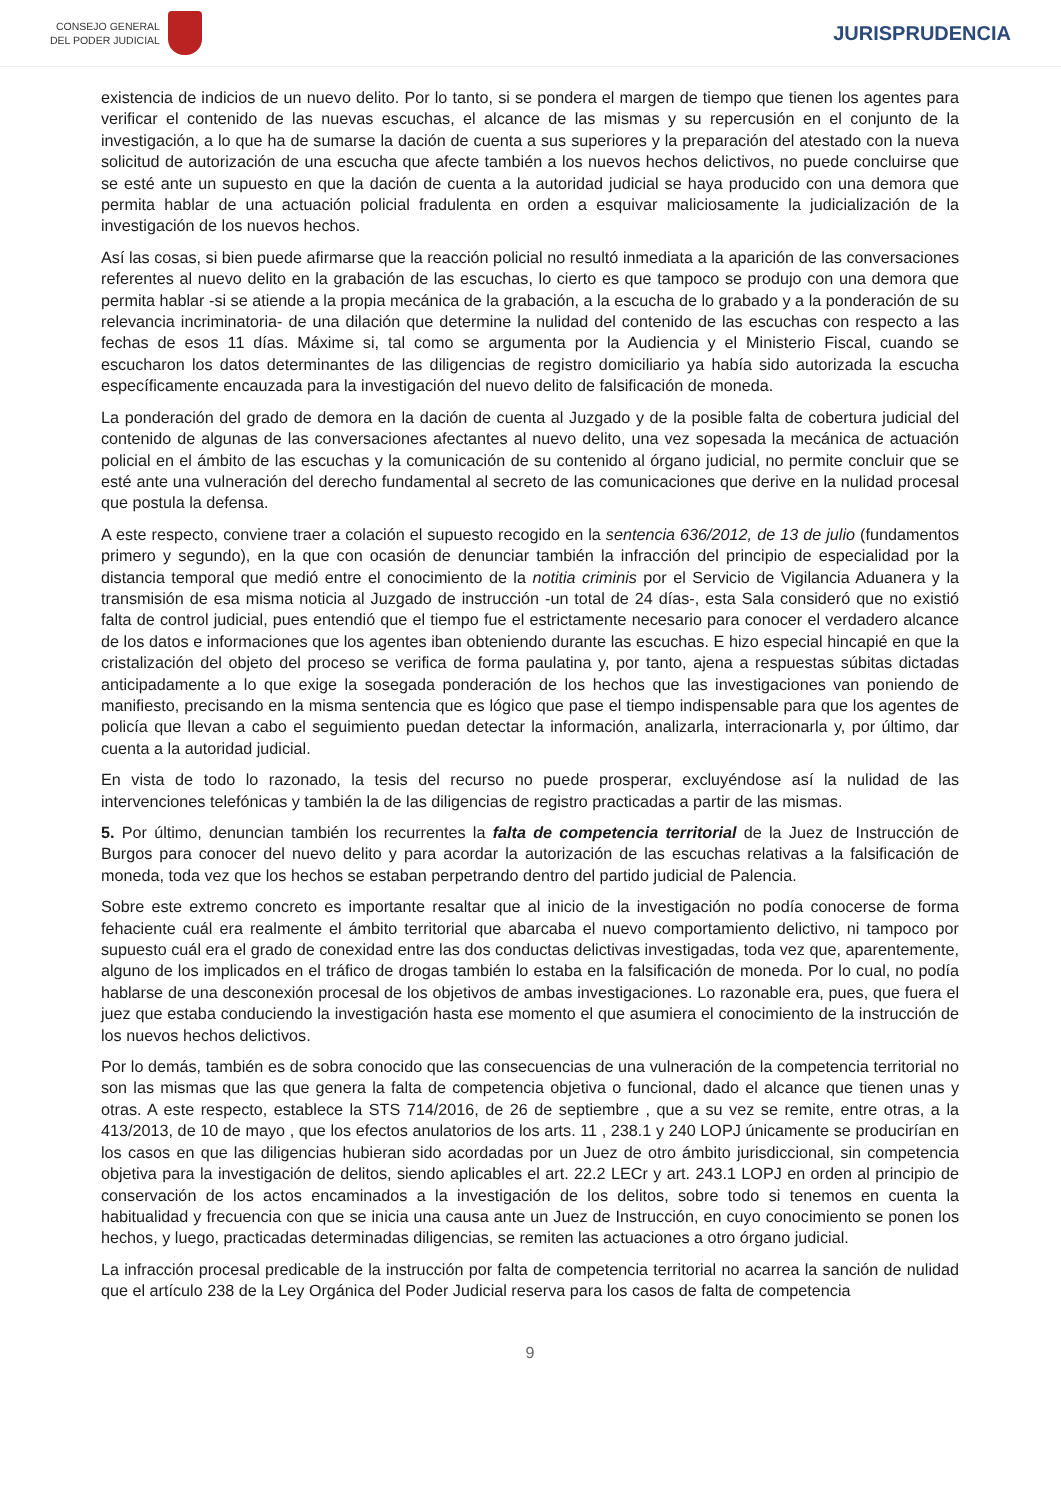CONSEJO GENERAL
DEL PODER JUDICIAL
JURISPRUDENCIA
existencia de indicios de un nuevo delito. Por lo tanto, si se pondera el margen de tiempo que tienen los agentes para verificar el contenido de las nuevas escuchas, el alcance de las mismas y su repercusión en el conjunto de la investigación, a lo que ha de sumarse la dación de cuenta a sus superiores y la preparación del atestado con la nueva solicitud de autorización de una escucha que afecte también a los nuevos hechos delictivos, no puede concluirse que se esté ante un supuesto en que la dación de cuenta a la autoridad judicial se haya producido con una demora que permita hablar de una actuación policial fradulenta en orden a esquivar maliciosamente la judicialización de la investigación de los nuevos hechos.
Así las cosas, si bien puede afirmarse que la reacción policial no resultó inmediata a la aparición de las conversaciones referentes al nuevo delito en la grabación de las escuchas, lo cierto es que tampoco se produjo con una demora que permita hablar -si se atiende a la propia mecánica de la grabación, a la escucha de lo grabado y a la ponderación de su relevancia incriminatoria- de una dilación que determine la nulidad del contenido de las escuchas con respecto a las fechas de esos 11 días. Máxime si, tal como se argumenta por la Audiencia y el Ministerio Fiscal, cuando se escucharon los datos determinantes de las diligencias de registro domiciliario ya había sido autorizada la escucha específicamente encauzada para la investigación del nuevo delito de falsificación de moneda.
La ponderación del grado de demora en la dación de cuenta al Juzgado y de la posible falta de cobertura judicial del contenido de algunas de las conversaciones afectantes al nuevo delito, una vez sopesada la mecánica de actuación policial en el ámbito de las escuchas y la comunicación de su contenido al órgano judicial, no permite concluir que se esté ante una vulneración del derecho fundamental al secreto de las comunicaciones que derive en la nulidad procesal que postula la defensa.
A este respecto, conviene traer a colación el supuesto recogido en la sentencia 636/2012, de 13 de julio (fundamentos primero y segundo), en la que con ocasión de denunciar también la infracción del principio de especialidad por la distancia temporal que medió entre el conocimiento de la notitia criminis por el Servicio de Vigilancia Aduanera y la transmisión de esa misma noticia al Juzgado de instrucción -un total de 24 días-, esta Sala consideró que no existió falta de control judicial, pues entendió que el tiempo fue el estrictamente necesario para conocer el verdadero alcance de los datos e informaciones que los agentes iban obteniendo durante las escuchas. E hizo especial hincapié en que la cristalización del objeto del proceso se verifica de forma paulatina y, por tanto, ajena a respuestas súbitas dictadas anticipadamente a lo que exige la sosegada ponderación de los hechos que las investigaciones van poniendo de manifiesto, precisando en la misma sentencia que es lógico que pase el tiempo indispensable para que los agentes de policía que llevan a cabo el seguimiento puedan detectar la información, analizarla, interracionarla y, por último, dar cuenta a la autoridad judicial.
En vista de todo lo razonado, la tesis del recurso no puede prosperar, excluyéndose así la nulidad de las intervenciones telefónicas y también la de las diligencias de registro practicadas a partir de las mismas.
5. Por último, denuncian también los recurrentes la falta de competencia territorial de la Juez de Instrucción de Burgos para conocer del nuevo delito y para acordar la autorización de las escuchas relativas a la falsificación de moneda, toda vez que los hechos se estaban perpetrando dentro del partido judicial de Palencia.
Sobre este extremo concreto es importante resaltar que al inicio de la investigación no podía conocerse de forma fehaciente cuál era realmente el ámbito territorial que abarcaba el nuevo comportamiento delictivo, ni tampoco por supuesto cuál era el grado de conexidad entre las dos conductas delictivas investigadas, toda vez que, aparentemente, alguno de los implicados en el tráfico de drogas también lo estaba en la falsificación de moneda. Por lo cual, no podía hablarse de una desconexión procesal de los objetivos de ambas investigaciones. Lo razonable era, pues, que fuera el juez que estaba conduciendo la investigación hasta ese momento el que asumiera el conocimiento de la instrucción de los nuevos hechos delictivos.
Por lo demás, también es de sobra conocido que las consecuencias de una vulneración de la competencia territorial no son las mismas que las que genera la falta de competencia objetiva o funcional, dado el alcance que tienen unas y otras. A este respecto, establece la STS 714/2016, de 26 de septiembre , que a su vez se remite, entre otras, a la 413/2013, de 10 de mayo , que los efectos anulatorios de los arts. 11 , 238.1 y 240 LOPJ únicamente se producirían en los casos en que las diligencias hubieran sido acordadas por un Juez de otro ámbito jurisdiccional, sin competencia objetiva para la investigación de delitos, siendo aplicables el art. 22.2 LECr y art. 243.1 LOPJ en orden al principio de conservación de los actos encaminados a la investigación de los delitos, sobre todo si tenemos en cuenta la habitualidad y frecuencia con que se inicia una causa ante un Juez de Instrucción, en cuyo conocimiento se ponen los hechos, y luego, practicadas determinadas diligencias, se remiten las actuaciones a otro órgano judicial.
La infracción procesal predicable de la instrucción por falta de competencia territorial no acarrea la sanción de nulidad que el artículo 238 de la Ley Orgánica del Poder Judicial reserva para los casos de falta de competencia
9